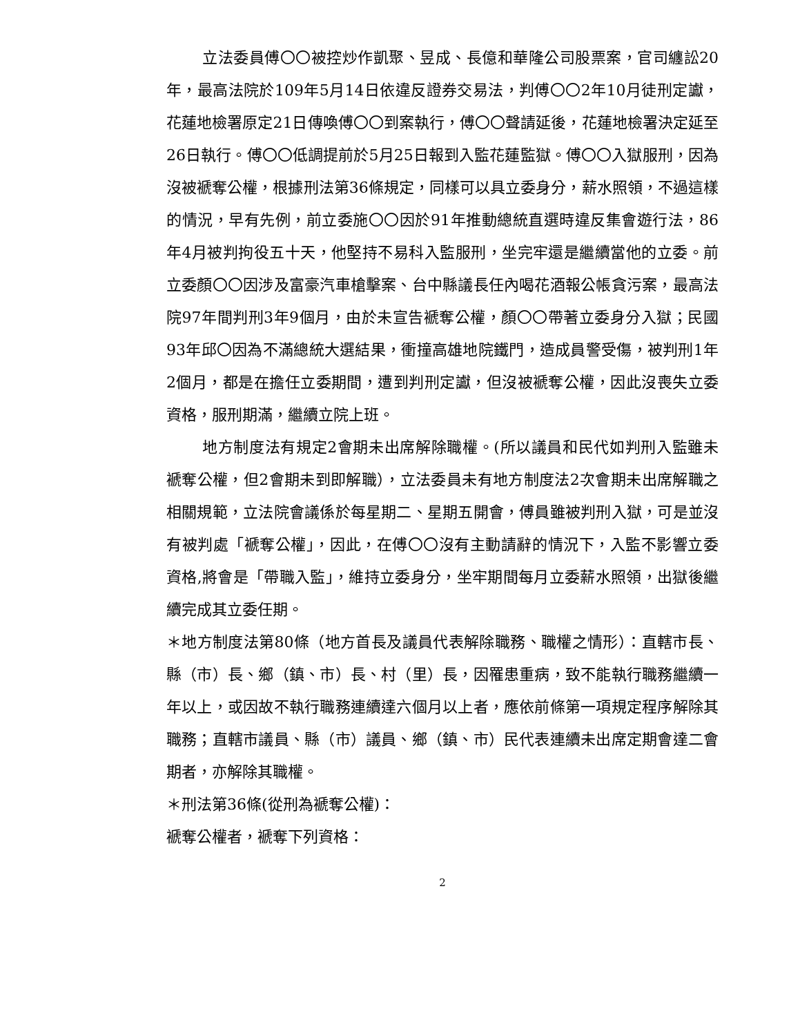立法委員傅〇〇被控炒作凱聚、昱成、長億和華隆公司股票案，官司纏訟20年，最高法院於109年5月14日依違反證券交易法，判傅〇〇2年10月徒刑定讞，花蓮地檢署原定21日傳喚傅〇〇到案執行，傅〇〇聲請延後，花蓮地檢署決定延至26日執行。傅〇〇低調提前於5月25日報到入監花蓮監獄。傅〇〇入獄服刑，因為沒被褫奪公權，根據刑法第36條規定，同樣可以具立委身分，薪水照領，不過這樣的情況，早有先例，前立委施〇〇因於91年推動總統直選時違反集會遊行法，86年4月被判拘役五十天，他堅持不易科入監服刑，坐完牢還是繼續當他的立委。前立委顏〇〇因涉及富豪汽車槍擊案、台中縣議長任內喝花酒報公帳貪污案，最高法院97年間判刑3年9個月，由於未宣告褫奪公權，顏〇〇帶著立委身分入獄；民國93年邱〇因為不滿總統大選結果，衝撞高雄地院鐵門，造成員警受傷，被判刑1年2個月，都是在擔任立委期間，遭到判刑定讞，但沒被褫奪公權，因此沒喪失立委資格，服刑期滿，繼續立院上班。
地方制度法有規定2會期未出席解除職權。(所以議員和民代如判刑入監雖未褫奪公權，但2會期未到即解職），立法委員未有地方制度法2次會期未出席解職之相關規範，立法院會議係於每星期二、星期五開會，傅員雖被判刑入獄，可是並沒有被判處「褫奪公權」，因此，在傅〇〇沒有主動請辭的情況下，入監不影響立委資格,將會是「帶職入監」，維持立委身分，坐牢期間每月立委薪水照領，出獄後繼續完成其立委任期。
＊地方制度法第80條（地方首長及議員代表解除職務、職權之情形）：直轄市長、縣（市）長、鄉（鎮、市）長、村（里）長，因罹患重病，致不能執行職務繼續一年以上，或因故不執行職務連續達六個月以上者，應依前條第一項規定程序解除其職務；直轄市議員、縣（市）議員、鄉（鎮、市）民代表連續未出席定期會達二會期者，亦解除其職權。
＊刑法第36條(從刑為褫奪公權)：
褫奪公權者，褫奪下列資格：
2